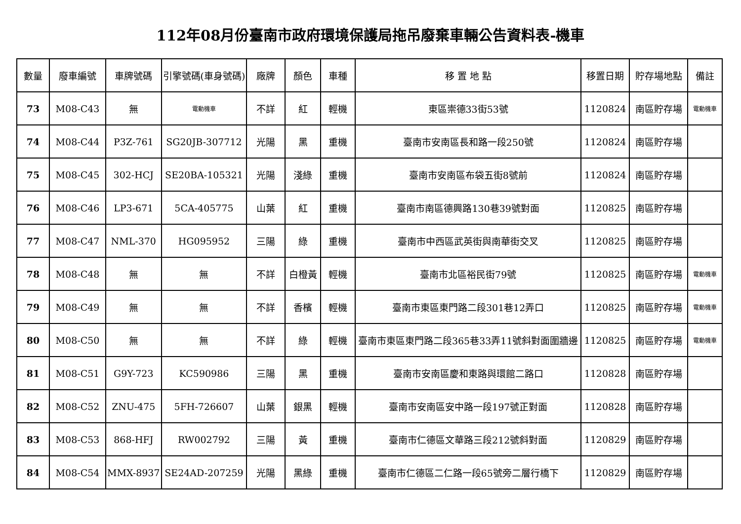112年08月份臺南市政府環境保護局拖吊廢棄車輛公告資料表-機車
| 數量 | 廢車編號 | 車牌號碼 | 引擎號碼(車身號碼) | 廠牌 | 顏色 | 車種 | 移 置 地 點 | 移置日期 | 貯存場地點 | 備註 |
| --- | --- | --- | --- | --- | --- | --- | --- | --- | --- | --- |
| 73 | M08-C43 | 無 | 電動機車 | 不詳 | 紅 | 輕機 | 東區崇德33街53號 | 1120824 | 南區貯存場 | 電動機車 |
| 74 | M08-C44 | P3Z-761 | SG20JB-307712 | 光陽 | 黑 | 重機 | 臺南市安南區長和路一段250號 | 1120824 | 南區貯存場 | |
| 75 | M08-C45 | 302-HCJ | SE20BA-105321 | 光陽 | 淺綠 | 重機 | 臺南市安南區布袋五街8號前 | 1120824 | 南區貯存場 | |
| 76 | M08-C46 | LP3-671 | 5CA-405775 | 山葉 | 紅 | 重機 | 臺南市南區德興路130巷39號對面 | 1120825 | 南區貯存場 | |
| 77 | M08-C47 | NML-370 | HG095952 | 三陽 | 綠 | 重機 | 臺南市中西區武英街與南華街交叉 | 1120825 | 南區貯存場 | |
| 78 | M08-C48 | 無 | 無 | 不詳 | 白橙黃 | 輕機 | 臺南市北區裕民街79號 | 1120825 | 南區貯存場 | 電動機車 |
| 79 | M08-C49 | 無 | 無 | 不詳 | 香檳 | 輕機 | 臺南市東區東門路二段301巷12弄口 | 1120825 | 南區貯存場 | 電動機車 |
| 80 | M08-C50 | 無 | 無 | 不詳 | 綠 | 輕機 | 臺南市東區東門路二段365巷33弄11號斜對面圍牆邊 | 1120825 | 南區貯存場 | 電動機車 |
| 81 | M08-C51 | G9Y-723 | KC590986 | 三陽 | 黑 | 重機 | 臺南市安南區慶和東路與環館二路口 | 1120828 | 南區貯存場 | |
| 82 | M08-C52 | ZNU-475 | 5FH-726607 | 山葉 | 銀黑 | 輕機 | 臺南市安南區安中路一段197號正對面 | 1120828 | 南區貯存場 | |
| 83 | M08-C53 | 868-HFJ | RW002792 | 三陽 | 黃 | 重機 | 臺南市仁德區文華路三段212號斜對面 | 1120829 | 南區貯存場 | |
| 84 | M08-C54 | MMX-8937 | SE24AD-207259 | 光陽 | 黑綠 | 重機 | 臺南市仁德區二仁路一段65號旁二層行橋下 | 1120829 | 南區貯存場 | |